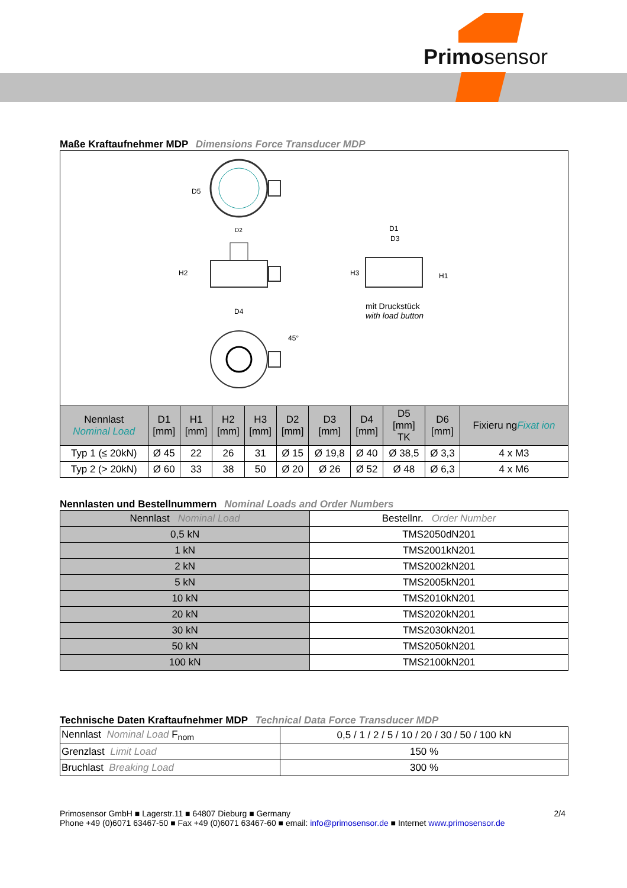Primosensor
Maße Kraftaufnehmer MDP Dimensions Force Transducer MDP
D5
D2
H2
D4
D1
D3
H3
H1
45°
mit Druckstück
with load button
| Nenn­last Nominal Load | D1 [mm] | H1 [mm] | H2 [mm] | H3 [mm] | D2 [mm] | D3 [mm] | D4 [mm] | D5 [mm] TK | D6 [mm] | Fixieru ng Fixat ion |
| --- | --- | --- | --- | --- | --- | --- | --- | --- | --- | --- |
| Typ 1 (≤ 20kN) | Ø 45 | 22 | 26 | 31 | Ø 15 | Ø 19,8 | Ø 40 | Ø 38,5 | Ø 3,3 | 4 x M3 |
| Typ 2 (> 20kN) | Ø 60 | 33 | 38 | 50 | Ø 20 | Ø 26 | Ø 52 | Ø 48 | Ø 6,3 | 4 x M6 |
Nennlasten und Bestellnummern Nominal Loads and Order Numbers
| Nennlast Nominal Load | Bestellnr. Order Number |
| --- | --- |
| 0,5 kN | TMS2050dN201 |
| 1 kN | TMS2001kN201 |
| 2 kN | TMS2002kN201 |
| 5 kN | TMS2005kN201 |
| 10 kN | TMS2010kN201 |
| 20 kN | TMS2020kN201 |
| 30 kN | TMS2030kN201 |
| 50 kN | TMS2050kN201 |
| 100 kN | TMS2100kN201 |
Technische Daten Kraftaufnehmer MDP Technical Data Force Transducer MDP
| Nennlast Nominal Load F<sub>nom</sub> | 0,5 / 1 / 2 / 5 / 10 / 20 / 30 / 50 / 100 kN |
| Grenzlast Limit Load | 150 % |
| Bruchlast Breaking Load | 300 % |
Primosensor GmbH ■ Lagerstr.11 ■ 64807 Dieburg ■ Germany 2/4
Phone +49 (0)6071 63467-50 ■ Fax +49 (0)6071 63467-60 ■ email: info@primosensor.de ■ Internet www.primosensor.de